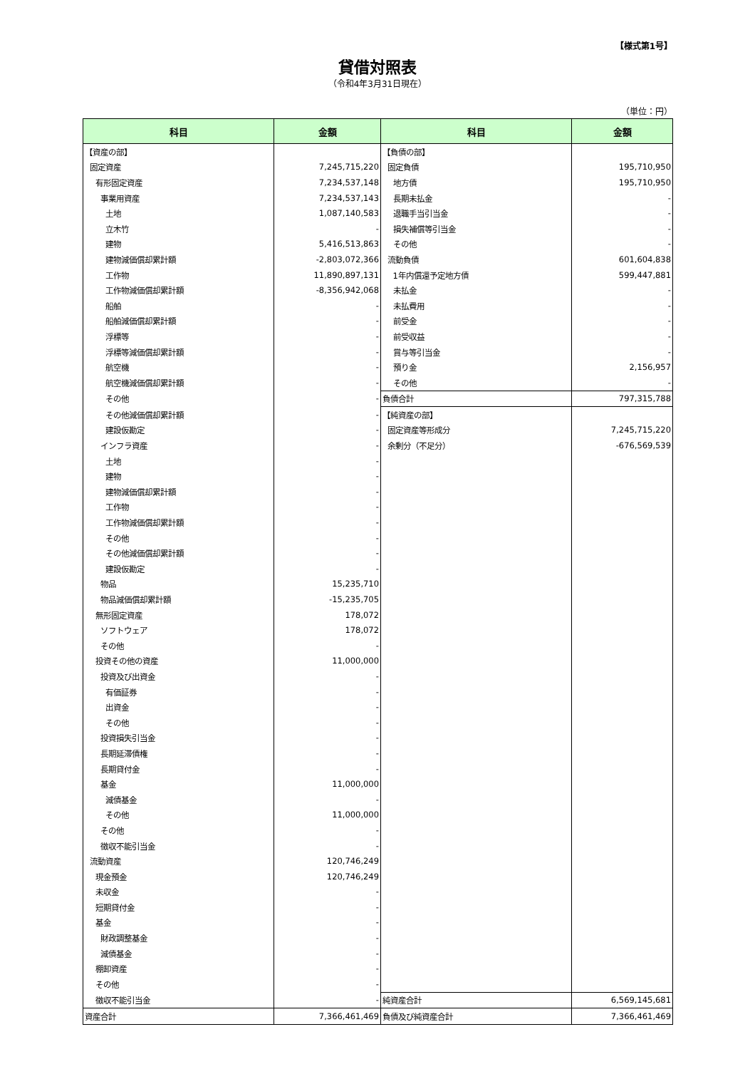【様式第1号】
貸借対照表
（令和4年3月31日現在）
（単位：円）
| 科目 | 金額 | 科目 | 金額 |
| --- | --- | --- | --- |
| 【資産の部】 | | 【負債の部】 | |
| 固定資産 | 7,245,715,220 | 固定負債 | 195,710,950 |
| 有形固定資産 | 7,234,537,148 | 地方債 | 195,710,950 |
| 事業用資産 | 7,234,537,143 | 長期未払金 | - |
| 土地 | 1,087,140,583 | 退職手当引当金 | - |
| 立木竹 | - | 損失補償等引当金 | - |
| 建物 | 5,416,513,863 | その他 | - |
| 建物減価償却累計額 | -2,803,072,366 | 流動負債 | 601,604,838 |
| 工作物 | 11,890,897,131 | 1年内償還予定地方債 | 599,447,881 |
| 工作物減価償却累計額 | -8,356,942,068 | 未払金 | - |
| 船舶 | - | 未払費用 | - |
| 船舶減価償却累計額 | - | 前受金 | - |
| 浮標等 | - | 前受収益 | - |
| 浮標等減価償却累計額 | - | 賞与等引当金 | - |
| 航空機 | - | 預り金 | 2,156,957 |
| 航空機減価償却累計額 | - | その他 | - |
| その他 | - | 負債合計 | 797,315,788 |
| その他減価償却累計額 | - | 【純資産の部】 | |
| 建設仮勘定 | - | 固定資産等形成分 | 7,245,715,220 |
| インフラ資産 | - | 余剰分（不足分） | -676,569,539 |
| 土地 | - | | |
| 建物 | - | | |
| 建物減価償却累計額 | - | | |
| 工作物 | - | | |
| 工作物減価償却累計額 | - | | |
| その他 | - | | |
| その他減価償却累計額 | - | | |
| 建設仮勘定 | - | | |
| 物品 | 15,235,710 | | |
| 物品減価償却累計額 | -15,235,705 | | |
| 無形固定資産 | 178,072 | | |
| ソフトウェア | 178,072 | | |
| その他 | - | | |
| 投資その他の資産 | 11,000,000 | | |
| 投資及び出資金 | - | | |
| 有価証券 | - | | |
| 出資金 | - | | |
| その他 | - | | |
| 投資損失引当金 | - | | |
| 長期延滞債権 | - | | |
| 長期貸付金 | - | | |
| 基金 | 11,000,000 | | |
| 減債基金 | - | | |
| その他 | 11,000,000 | | |
| その他 | - | | |
| 徴収不能引当金 | - | | |
| 流動資産 | 120,746,249 | | |
| 現金預金 | 120,746,249 | | |
| 未収金 | - | | |
| 短期貸付金 | - | | |
| 基金 | - | | |
| 財政調整基金 | - | | |
| 減債基金 | - | | |
| 棚卸資産 | - | | |
| その他 | - | | |
| 徴収不能引当金 | - | 純資産合計 | 6,569,145,681 |
| 資産合計 | 7,366,461,469 | 負債及び純資産合計 | 7,366,461,469 |